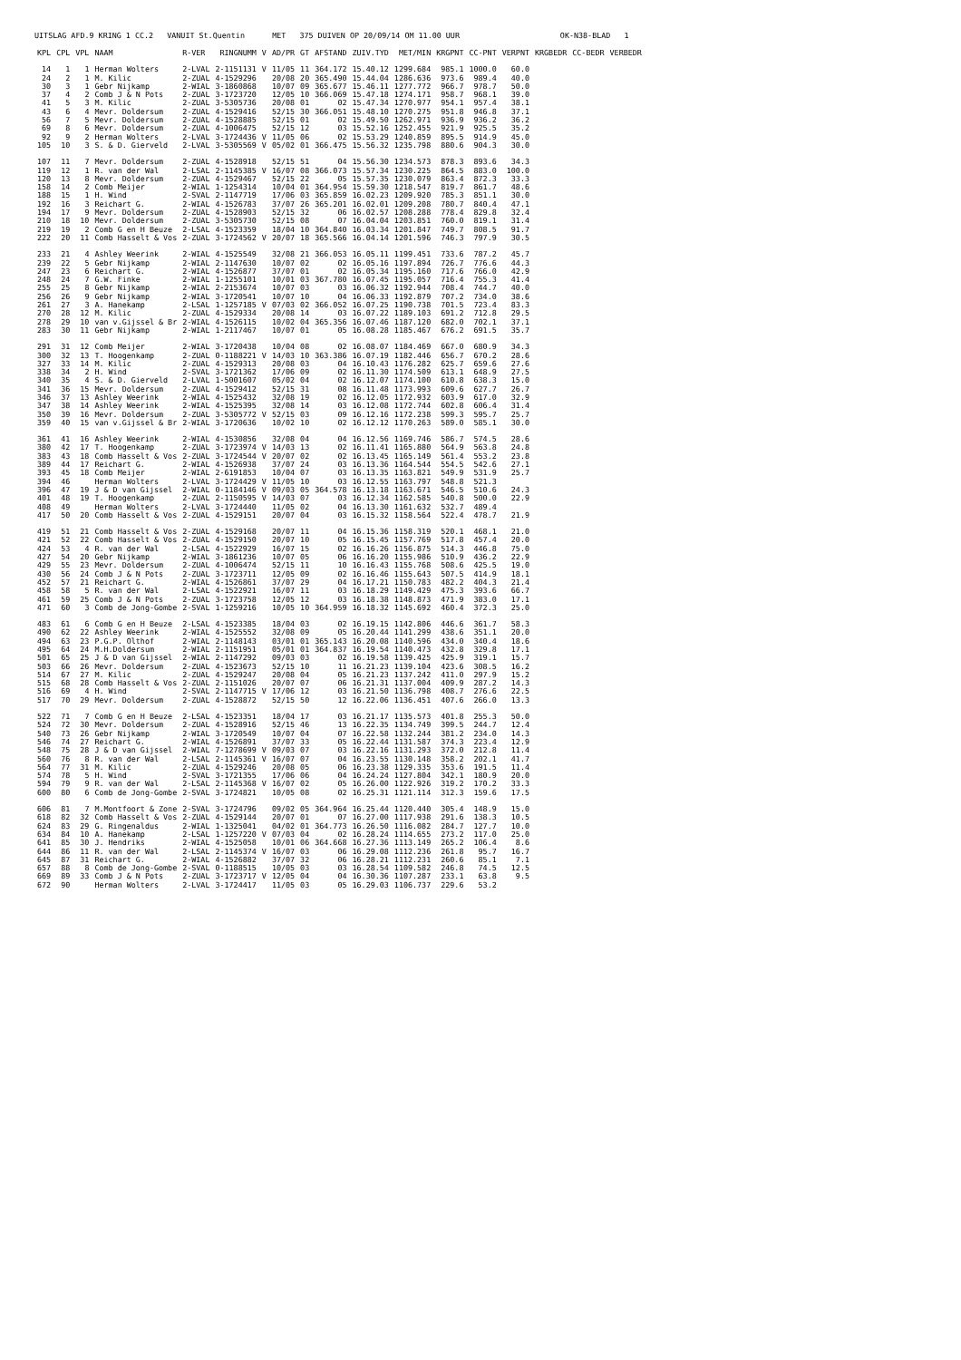UITSLAG AFD.9 KRING 1 CC.2 VANUIT St.Quentin MET 375 DUIVEN OP 20/09/14 OM 11.00 UUR OK-N38-BLAD 1
| KPL | CPL | VPL | NAAM | R-VER | RINGNUMM | V | AD/PR | GT | AFSTAND | ZUIV.TYD | MET/MIN | KRGPNT | CC-PNT | VERPNT | KRGBEDR | CC-BEDR | VERBEDR |
| --- | --- | --- | --- | --- | --- | --- | --- | --- | --- | --- | --- | --- | --- | --- | --- | --- | --- |
| 14 | 1 | 1 | Herman Wolters | 2-LVAL | 2-1151131 | V | 11/05 | 11 | 364.172 | 15.40.12 | 1299.684 | 985.1 | 1000.0 | 60.0 | | | |
| 24 | 2 | 1 | M. Kilic | 2-ZUAL | 4-1529296 | | 20/08 | 20 | 365.490 | 15.44.04 | 1286.636 | 973.6 | 989.4 | 40.0 | | | |
| 30 | 3 | 1 | Gebr Nijkamp | 2-WIAL | 3-1860868 | | 10/07 | 09 | 365.677 | 15.46.11 | 1277.772 | 966.7 | 978.7 | 50.0 | | | |
| 37 | 4 | 2 | Comb J & N Pots | 2-ZUAL | 3-1723720 | | 12/05 | 10 | 366.069 | 15.47.18 | 1274.171 | 958.7 | 968.1 | 39.0 | | | |
| 41 | 5 | 3 | M. Kilic | 2-ZUAL | 3-5305736 | | 20/08 | 01 | 02 | 15.47.34 | 1270.977 | 954.1 | 957.4 | 38.1 | | | |
| 43 | 6 | 4 | Mevr. Doldersum | 2-ZUAL | 4-1529416 | | 52/15 | 30 | 366.051 | 15.48.10 | 1270.275 | 951.8 | 946.8 | 37.1 | | | |
| 56 | 7 | 5 | Mevr. Doldersum | 2-ZUAL | 4-1528885 | | 52/15 | 01 | 02 | 15.49.50 | 1262.971 | 936.9 | 936.2 | 36.2 | | | |
| 69 | 8 | 6 | Mevr. Doldersum | 2-ZUAL | 4-1006475 | | 52/15 | 12 | 03 | 15.52.16 | 1252.455 | 921.9 | 925.5 | 35.2 | | | |
| 92 | 9 | 2 | Herman Wolters | 2-LVAL | 3-1724436 | V | 11/05 | 06 | 02 | 15.53.29 | 1240.859 | 895.5 | 914.9 | 45.0 | | | |
| 105 | 10 | 3 | S. & D. Gierveld | 2-LVAL | 3-5305569 | V | 05/02 | 01 | 366.475 | 15.56.32 | 1235.798 | 880.6 | 904.3 | 30.0 | | | |
| 107 | 11 | 7 | Mevr. Doldersum | 2-ZUAL | 4-1528918 | | 52/15 | 51 | 04 | 15.56.30 | 1234.573 | 878.3 | 893.6 | 34.3 | | | |
| 119 | 12 | 1 | R. van der Wal | 2-LSAL | 2-1145385 | V | 16/07 | 08 | 366.073 | 15.57.34 | 1230.225 | 864.5 | 883.0 | 100.0 | | | |
| 120 | 13 | 8 | Mevr. Doldersum | 2-ZUAL | 4-1529467 | | 52/15 | 22 | 05 | 15.57.35 | 1230.079 | 863.4 | 872.3 | 33.3 | | | |
| 158 | 14 | 2 | Comb Meijer | 2-WIAL | 1-1254314 | | 10/04 | 01 | 364.954 | 15.59.30 | 1218.547 | 819.7 | 861.7 | 48.6 | | | |
| 188 | 15 | 1 | H. Wind | 2-SVAL | 2-1147719 | | 17/06 | 03 | 365.859 | 16.02.23 | 1209.920 | 785.3 | 851.1 | 30.0 | | | |
| 192 | 16 | 3 | Reichart G. | 2-WIAL | 4-1526783 | | 37/07 | 26 | 365.201 | 16.02.01 | 1209.208 | 780.7 | 840.4 | 47.1 | | | |
| 194 | 17 | 9 | Mevr. Doldersum | 2-ZUAL | 4-1528903 | | 52/15 | 32 | 06 | 16.02.57 | 1208.288 | 778.4 | 829.8 | 32.4 | | | |
| 210 | 18 | 10 | Mevr. Doldersum | 2-ZUAL | 3-5305730 | | 52/15 | 08 | 07 | 16.04.04 | 1203.851 | 760.0 | 819.1 | 31.4 | | | |
| 219 | 19 | 2 | Comb G en H Beuze | 2-LSAL | 4-1523359 | | 18/04 | 10 | 364.840 | 16.03.34 | 1201.847 | 749.7 | 808.5 | 91.7 | | | |
| 222 | 20 | 11 | Comb Hasselt & Vos | 2-ZUAL | 3-1724562 | V | 20/07 | 18 | 365.566 | 16.04.14 | 1201.596 | 746.3 | 797.9 | 30.5 | | | |
| 233 | 21 | 4 | Ashley Weerink | 2-WIAL | 4-1525549 | | 32/08 | 21 | 366.053 | 16.05.11 | 1199.451 | 733.6 | 787.2 | 45.7 | | | |
| 239 | 22 | 5 | Gebr Nijkamp | 2-WIAL | 2-1147630 | | 10/07 | 02 | 02 | 16.05.16 | 1197.894 | 726.7 | 776.6 | 44.3 | | | |
| 247 | 23 | 6 | Reichart G. | 2-WIAL | 4-1526877 | | 37/07 | 01 | 02 | 16.05.34 | 1195.160 | 717.6 | 766.0 | 42.9 | | | |
| 248 | 24 | 7 | G.W. Finke | 2-WIAL | 1-1255101 | | 10/01 | 03 | 367.780 | 16.07.45 | 1195.057 | 716.4 | 755.3 | 41.4 | | | |
| 255 | 25 | 8 | Gebr Nijkamp | 2-WIAL | 2-2153674 | | 10/07 | 03 | 03 | 16.06.32 | 1192.944 | 708.4 | 744.7 | 40.0 | | | |
| 256 | 26 | 9 | Gebr Nijkamp | 2-WIAL | 3-1720541 | | 10/07 | 10 | 04 | 16.06.33 | 1192.879 | 707.2 | 734.0 | 38.6 | | | |
| 261 | 27 | 3 | A. Hanekamp | 2-LSAL | 1-1257185 | V | 07/03 | 02 | 366.052 | 16.07.25 | 1190.738 | 701.5 | 723.4 | 83.3 | | | |
| 270 | 28 | 12 | M. Kilic | 2-ZUAL | 4-1529334 | | 20/08 | 14 | 03 | 16.07.22 | 1189.103 | 691.2 | 712.8 | 29.5 | | | |
| 278 | 29 | 10 | van v.Gijssel & Br | 2-WIAL | 4-1526115 | | 10/02 | 04 | 365.356 | 16.07.46 | 1187.120 | 682.0 | 702.1 | 37.1 | | | |
| 283 | 30 | 11 | Gebr Nijkamp | 2-WIAL | 1-2117467 | | 10/07 | 01 | 05 | 16.08.28 | 1185.467 | 676.2 | 691.5 | 35.7 | | | |
| 291 | 31 | 12 | Comb Meijer | 2-WIAL | 3-1720438 | | 10/04 | 08 | 02 | 16.08.07 | 1184.469 | 667.0 | 680.9 | 34.3 | | | |
| 300 | 32 | 13 | T. Hoogenkamp | 2-ZUAL | 0-1188221 | V | 14/03 | 10 | 363.386 | 16.07.19 | 1182.446 | 656.7 | 670.2 | 28.6 | | | |
| 327 | 33 | 14 | M. Kilic | 2-ZUAL | 4-1529313 | | 20/08 | 03 | 04 | 16.10.43 | 1176.282 | 625.7 | 659.6 | 27.6 | | | |
| 338 | 34 | 2 | H. Wind | 2-SVAL | 3-1721362 | | 17/06 | 09 | 02 | 16.11.30 | 1174.509 | 613.1 | 648.9 | 27.5 | | | |
| 340 | 35 | 4 | S. & D. Gierveld | 2-LVAL | 1-5001607 | | 05/02 | 04 | 02 | 16.12.07 | 1174.100 | 610.8 | 638.3 | 15.0 | | | |
| 341 | 36 | 15 | Mevr. Doldersum | 2-ZUAL | 4-1529412 | | 52/15 | 31 | 08 | 16.11.48 | 1173.993 | 609.6 | 627.7 | 26.7 | | | |
| 346 | 37 | 13 | Ashley Weerink | 2-WIAL | 4-1525432 | | 32/08 | 19 | 02 | 16.12.05 | 1172.932 | 603.9 | 617.0 | 32.9 | | | |
| 347 | 38 | 14 | Ashley Weerink | 2-WIAL | 4-1525395 | | 32/08 | 14 | 03 | 16.12.08 | 1172.744 | 602.8 | 606.4 | 31.4 | | | |
| 350 | 39 | 16 | Mevr. Doldersum | 2-ZUAL | 3-5305772 | V | 52/15 | 03 | 09 | 16.12.16 | 1172.238 | 599.3 | 595.7 | 25.7 | | | |
| 359 | 40 | 15 | van v.Gijssel & Br | 2-WIAL | 3-1720636 | | 10/02 | 10 | 02 | 16.12.12 | 1170.263 | 589.0 | 585.1 | 30.0 | | | |
| 361 | 41 | 16 | Ashley Weerink | 2-WIAL | 4-1530856 | | 32/08 | 04 | 04 | 16.12.56 | 1169.746 | 586.7 | 574.5 | 28.6 | | | |
| 380 | 42 | 17 | T. Hoogenkamp | 2-ZUAL | 3-1723974 | V | 14/03 | 13 | 02 | 16.11.41 | 1165.880 | 564.9 | 563.8 | 24.8 | | | |
| 383 | 43 | 18 | Comb Hasselt & Vos | 2-ZUAL | 3-1724544 | V | 20/07 | 02 | 02 | 16.13.45 | 1165.149 | 561.4 | 553.2 | 23.8 | | | |
| 389 | 44 | 17 | Reichart G. | 2-WIAL | 4-1526938 | | 37/07 | 24 | 03 | 16.13.36 | 1164.544 | 554.5 | 542.6 | 27.1 | | | |
| 393 | 45 | 18 | Comb Meijer | 2-WIAL | 2-6191853 | | 10/04 | 07 | 03 | 16.13.35 | 1163.821 | 549.9 | 531.9 | 25.7 | | | |
| 394 | 46 | | Herman Wolters | 2-LVAL | 3-1724429 | V | 11/05 | 10 | 03 | 16.12.55 | 1163.797 | 548.8 | 521.3 | | | | |
| 396 | 47 | 19 | J & D van Gijssel | 2-WIAL | 0-1184146 | V | 09/03 | 05 | 364.578 | 16.13.18 | 1163.671 | 546.5 | 510.6 | 24.3 | | | |
| 401 | 48 | 19 | T. Hoogenkamp | 2-ZUAL | 2-1150595 | V | 14/03 | 07 | 03 | 16.12.34 | 1162.585 | 540.8 | 500.0 | 22.9 | | | |
| 408 | 49 | | Herman Wolters | 2-LVAL | 3-1724440 | | 11/05 | 02 | 04 | 16.13.30 | 1161.632 | 532.7 | 489.4 | | | | |
| 417 | 50 | 20 | Comb Hasselt & Vos | 2-ZUAL | 4-1529151 | | 20/07 | 04 | 03 | 16.15.32 | 1158.564 | 522.4 | 478.7 | 21.9 | | | |
| 419 | 51 | 21 | Comb Hasselt & Vos | 2-ZUAL | 4-1529168 | | 20/07 | 11 | 04 | 16.15.36 | 1158.319 | 520.1 | 468.1 | 21.0 | | | |
| 421 | 52 | 22 | Comb Hasselt & Vos | 2-ZUAL | 4-1529150 | | 20/07 | 10 | 05 | 16.15.45 | 1157.769 | 517.8 | 457.4 | 20.0 | | | |
| 424 | 53 | 4 | R. van der Wal | 2-LSAL | 4-1522929 | | 16/07 | 15 | 02 | 16.16.26 | 1156.875 | 514.3 | 446.8 | 75.0 | | | |
| 427 | 54 | 20 | Gebr Nijkamp | 2-WIAL | 3-1861236 | | 10/07 | 05 | 06 | 16.16.20 | 1155.986 | 510.9 | 436.2 | 22.9 | | | |
| 429 | 55 | 23 | Mevr. Doldersum | 2-ZUAL | 4-1006474 | | 52/15 | 11 | 10 | 16.16.43 | 1155.768 | 508.6 | 425.5 | 19.0 | | | |
| 430 | 56 | 24 | Comb J & N Pots | 2-ZUAL | 3-1723711 | | 12/05 | 09 | 02 | 16.16.46 | 1155.643 | 507.5 | 414.9 | 18.1 | | | |
| 452 | 57 | 21 | Reichart G. | 2-WIAL | 4-1526861 | | 37/07 | 29 | 04 | 16.17.21 | 1150.783 | 482.2 | 404.3 | 21.4 | | | |
| 458 | 58 | 5 | R. van der Wal | 2-LSAL | 4-1522921 | | 16/07 | 11 | 03 | 16.18.29 | 1149.429 | 475.3 | 393.6 | 66.7 | | | |
| 461 | 59 | 25 | Comb J & N Pots | 2-ZUAL | 3-1723758 | | 12/05 | 12 | 03 | 16.18.38 | 1148.873 | 471.9 | 383.0 | 17.1 | | | |
| 471 | 60 | 3 | Comb de Jong-Gombe | 2-SVAL | 1-1259216 | | 10/05 | 10 | 364.959 | 16.18.32 | 1145.692 | 460.4 | 372.3 | 25.0 | | | |
| 483 | 61 | 6 | Comb G en H Beuze | 2-LSAL | 4-1523385 | | 18/04 | 03 | 02 | 16.19.15 | 1142.806 | 446.6 | 361.7 | 58.3 | | | |
| 490 | 62 | 22 | Ashley Weerink | 2-WIAL | 4-1525552 | | 32/08 | 09 | 05 | 16.20.44 | 1141.299 | 438.6 | 351.1 | 20.0 | | | |
| 494 | 63 | 23 | P.G.P. Olthof | 2-WIAL | 2-1148143 | | 03/01 | 01 | 365.143 | 16.20.08 | 1140.596 | 434.0 | 340.4 | 18.6 | | | |
| 495 | 64 | 24 | M.H.Doldersum | 2-WIAL | 2-1151951 | | 05/01 | 01 | 364.837 | 16.19.54 | 1140.473 | 432.8 | 329.8 | 17.1 | | | |
| 501 | 65 | 25 | J & D van Gijssel | 2-WIAL | 2-1147292 | | 09/03 | 03 | 02 | 16.19.58 | 1139.425 | 425.9 | 319.1 | 15.7 | | | |
| 503 | 66 | 26 | Mevr. Doldersum | 2-ZUAL | 4-1523673 | | 52/15 | 10 | 11 | 16.21.23 | 1139.104 | 423.6 | 308.5 | 16.2 | | | |
| 514 | 67 | 27 | M. Kilic | 2-ZUAL | 4-1529247 | | 20/08 | 04 | 05 | 16.21.23 | 1137.242 | 411.0 | 297.9 | 15.2 | | | |
| 515 | 68 | 28 | Comb Hasselt & Vos | 2-ZUAL | 2-1151026 | | 20/07 | 07 | 06 | 16.21.31 | 1137.004 | 409.9 | 287.2 | 14.3 | | | |
| 516 | 69 | 4 | H. Wind | 2-SVAL | 2-1147715 | V | 17/06 | 12 | 03 | 16.21.50 | 1136.798 | 408.7 | 276.6 | 22.5 | | | |
| 517 | 70 | 29 | Mevr. Doldersum | 2-ZUAL | 4-1528872 | | 52/15 | 50 | 12 | 16.22.06 | 1136.451 | 407.6 | 266.0 | 13.3 | | | |
| 522 | 71 | 7 | Comb G en H Beuze | 2-LSAL | 4-1523351 | | 18/04 | 17 | 03 | 16.21.17 | 1135.573 | 401.8 | 255.3 | 50.0 | | | |
| 524 | 72 | 30 | Mevr. Doldersum | 2-ZUAL | 4-1528916 | | 52/15 | 46 | 13 | 16.22.35 | 1134.749 | 399.5 | 244.7 | 12.4 | | | |
| 540 | 73 | 26 | Gebr Nijkamp | 2-WIAL | 3-1720549 | | 10/07 | 04 | 07 | 16.22.58 | 1132.244 | 381.2 | 234.0 | 14.3 | | | |
| 546 | 74 | 27 | Reichart G. | 2-WIAL | 4-1526891 | | 37/07 | 33 | 05 | 16.22.44 | 1131.587 | 374.3 | 223.4 | 12.9 | | | |
| 548 | 75 | 28 | J & D van Gijssel | 2-WIAL | 7-1278699 | V | 09/03 | 07 | 03 | 16.22.16 | 1131.293 | 372.0 | 212.8 | 11.4 | | | |
| 560 | 76 | 8 | R. van der Wal | 2-LSAL | 2-1145361 | V | 16/07 | 07 | 04 | 16.23.55 | 1130.148 | 358.2 | 202.1 | 41.7 | | | |
| 564 | 77 | 31 | M. Kilic | 2-ZUAL | 4-1529246 | | 20/08 | 05 | 06 | 16.23.38 | 1129.335 | 353.6 | 191.5 | 11.4 | | | |
| 574 | 78 | 5 | H. Wind | 2-SVAL | 3-1721355 | | 17/06 | 06 | 04 | 16.24.24 | 1127.804 | 342.1 | 180.9 | 20.0 | | | |
| 594 | 79 | 9 | R. van der Wal | 2-LSAL | 2-1145368 | V | 16/07 | 02 | 05 | 16.26.00 | 1122.926 | 319.2 | 170.2 | 33.3 | | | |
| 600 | 80 | 6 | Comb de Jong-Gombe | 2-SVAL | 3-1724821 | | 10/05 | 08 | 02 | 16.25.31 | 1121.114 | 312.3 | 159.6 | 17.5 | | | |
| 606 | 81 | 7 | M.Montfoort & Zone | 2-SVAL | 3-1724796 | | 09/02 | 05 | 364.964 | 16.25.44 | 1120.440 | 305.4 | 148.9 | 15.0 | | | |
| 618 | 82 | 32 | Comb Hasselt & Vos | 2-ZUAL | 4-1529144 | | 20/07 | 01 | 07 | 16.27.00 | 1117.938 | 291.6 | 138.3 | 10.5 | | | |
| 624 | 83 | 29 | G. Ringenaldus | 2-WIAL | 1-1325041 | | 04/02 | 01 | 364.773 | 16.26.50 | 1116.082 | 284.7 | 127.7 | 10.0 | | | |
| 634 | 84 | 10 | A. Hanekamp | 2-LSAL | 1-1257220 | V | 07/03 | 04 | 02 | 16.28.24 | 1114.655 | 273.2 | 117.0 | 25.0 | | | |
| 641 | 85 | 30 | J. Hendriks | 2-WIAL | 4-1525058 | | 10/01 | 06 | 364.668 | 16.27.36 | 1113.149 | 265.2 | 106.4 | 8.6 | | | |
| 644 | 86 | 11 | R. van der Wal | 2-LSAL | 2-1145374 | V | 16/07 | 03 | 06 | 16.29.08 | 1112.236 | 261.8 | 95.7 | 16.7 | | | |
| 645 | 87 | 31 | Reichart G. | 2-WIAL | 4-1526882 | | 37/07 | 32 | 06 | 16.28.21 | 1112.231 | 260.6 | 85.1 | 7.1 | | | |
| 657 | 88 | 8 | Comb de Jong-Gombe | 2-SVAL | 0-1188515 | | 10/05 | 03 | 03 | 16.28.54 | 1109.582 | 246.8 | 74.5 | 12.5 | | | |
| 669 | 89 | 33 | Comb J & N Pots | 2-ZUAL | 3-1723717 | V | 12/05 | 04 | 04 | 16.30.36 | 1107.287 | 233.1 | 63.8 | 9.5 | | | |
| 672 | 90 | | Herman Wolters | 2-LVAL | 3-1724417 | | 11/05 | 03 | 05 | 16.29.03 | 1106.737 | 229.6 | 53.2 | | | | |